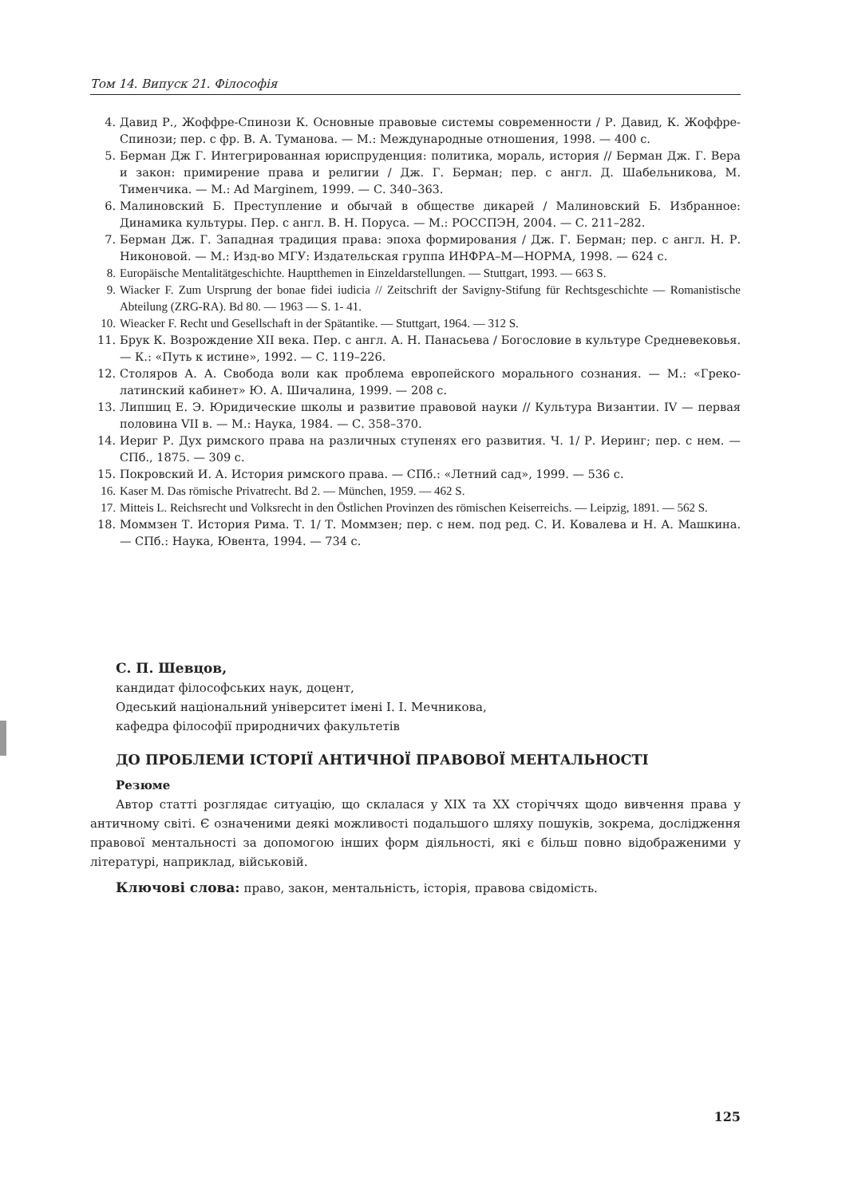Том 14. Випуск 21. Філософія
4. Давид Р., Жоффре-Спинози К. Основные правовые системы современности / Р. Давид, К. Жоффре-Спинози; пер. с фр. В. А. Туманова. — М.: Международные отношения, 1998. — 400 с.
5. Берман Дж Г. Интегрированная юриспруденция: политика, мораль, история // Берман Дж. Г. Вера и закон: примирение права и религии / Дж. Г. Берман; пер. с англ. Д. Шабельникова, М. Тименчика. — М.: Ad Marginem, 1999. — С. 340–363.
6. Малиновский Б. Преступление и обычай в обществе дикарей / Малиновский Б. Избранное: Динамика культуры. Пер. с англ. В. Н. Поруса. — М.: РОССПЭН, 2004. — С. 211–282.
7. Берман Дж. Г. Западная традиция права: эпоха формирования / Дж. Г. Берман; пер. с англ. Н. Р. Никоновой. — М.: Изд-во МГУ: Издательская группа ИНФРА–М—НОРМА, 1998. — 624 с.
8. Europäische Mentalitätgeschichte. Hauptthemen in Einzeldarstellungen. — Stuttgart, 1993. — 663 S.
9. Wiacker F. Zum Ursprung der bonae fidei iudicia // Zeitschrift der Savigny-Stifung für Rechtsgeschichte — Romanistische Abteilung (ZRG-RA). Bd 80. — 1963 — S. 1- 41.
10. Wieacker F. Recht und Gesellschaft in der Spätantike. — Stuttgart, 1964. — 312 S.
11. Брук К. Возрождение XII века. Пер. с англ. А. Н. Панасьева / Богословие в культуре Средневековья. — К.: «Путь к истине», 1992. — С. 119–226.
12. Столяров А. А. Свобода воли как проблема европейского морального сознания. — М.: «Греко-латинский кабинет» Ю. А. Шичалина, 1999. — 208 с.
13. Липшиц Е. Э. Юридические школы и развитие правовой науки // Культура Византии. IV — первая половина VII в. — М.: Наука, 1984. — С. 358–370.
14. Иериг Р. Дух римского права на различных ступенях его развития. Ч. 1/ Р. Иеринг; пер. с нем. — СПб., 1875. — 309 с.
15. Покровский И. А. История римского права. — СПб.: «Летний сад», 1999. — 536 с.
16. Kaser M. Das römische Privatrecht. Bd 2. — München, 1959. — 462 S.
17. Mitteis L. Reichsrecht und Volksrecht in den Östlichen Provinzen des römischen Keiserreichs. — Leipzig, 1891. — 562 S.
18. Моммзен Т. История Рима. Т. 1/ Т. Моммзен; пер. с нем. под ред. С. И. Ковалева и Н. А. Машкина. — СПб.: Наука, Ювента, 1994. — 734 с.
С. П. Шевцов,
кандидат філософських наук, доцент,
Одеський національний університет імені І. І. Мечникова,
кафедра філософії природничих факультетів
ДО ПРОБЛЕМИ ІСТОРІЇ АНТИЧНОЇ ПРАВОВОЇ МЕНТАЛЬНОСТІ
Резюме
Автор статті розглядає ситуацію, що склалася у XIX та XX сторіччях щодо вивчення права у античному світі. Є означеними деякі можливості подальшого шляху пошуків, зокрема, дослідження правової ментальності за допомогою інших форм діяльності, які є більш повно відображеними у літературі, наприклад, військовій.
Ключові слова: право, закон, ментальність, історія, правова свідомість.
125